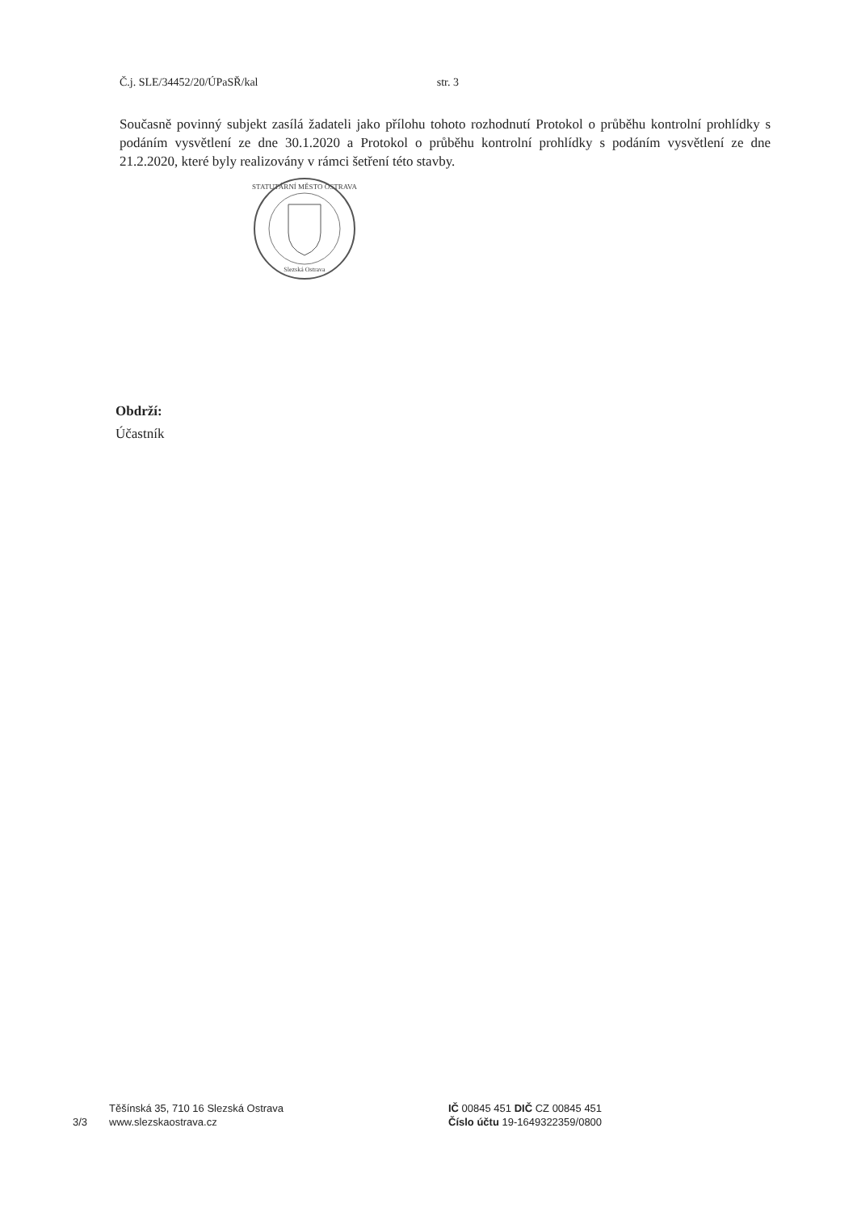Č.j. SLE/34452/20/ÚPaSŘ/kal str. 3
Současně povinný subjekt zasílá žadateli jako přílohu tohoto rozhodnutí Protokol o průběhu kontrolní prohlídky s podáním vysvětlení ze dne 30.1.2020 a Protokol o průběhu kontrolní prohlídky s podáním vysvětlení ze dne 21.2.2020, které byly realizovány v rámci šetření této stavby.
STATUTÁRNÍ MĚSTO OSTRAVA
Slezská Ostrava
Obdrží:
Účastník
3/3
Těšínská 35, 710 16 Slezská Ostrava
www.slezskaostrava.cz
IČ 00845 451 DIČ CZ 00845 451
Číslo účtu 19-1649322359/0800